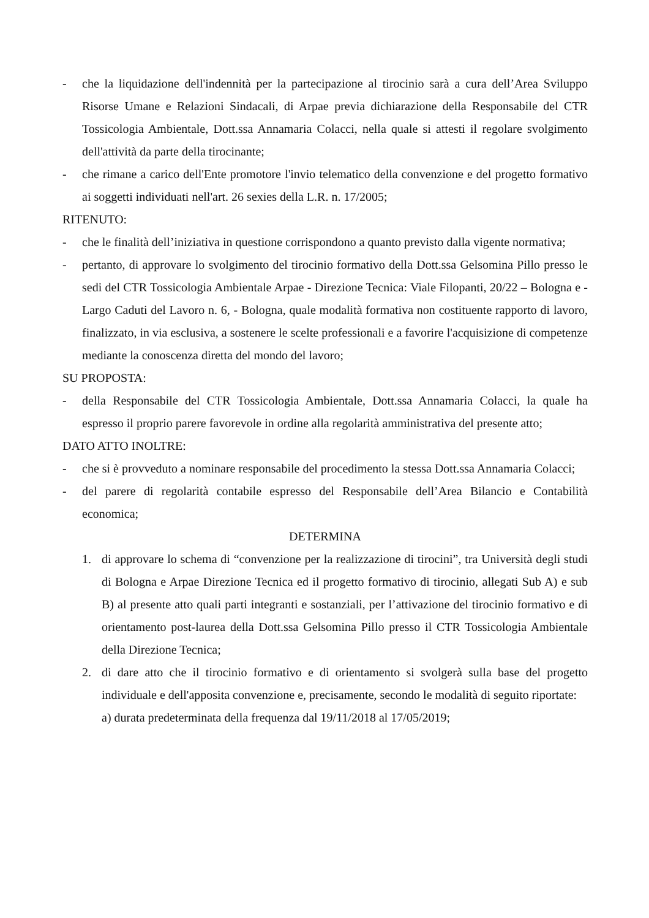- che la liquidazione dell'indennità per la partecipazione al tirocinio sarà a cura dell’Area Sviluppo Risorse Umane e Relazioni Sindacali, di Arpae previa dichiarazione della Responsabile del CTR Tossicologia Ambientale, Dott.ssa Annamaria Colacci, nella quale si attesti il regolare svolgimento dell'attività da parte della tirocinante;
- che rimane a carico dell'Ente promotore l'invio telematico della convenzione e del progetto formativo ai soggetti individuati nell'art. 26 sexies della L.R. n. 17/2005;
RITENUTO:
- che le finalità dell’iniziativa in questione corrispondono a quanto previsto dalla vigente normativa;
- pertanto, di approvare lo svolgimento del tirocinio formativo della Dott.ssa Gelsomina Pillo presso le sedi del CTR Tossicologia Ambientale Arpae - Direzione Tecnica: Viale Filopanti, 20/22 – Bologna e - Largo Caduti del Lavoro n. 6, - Bologna, quale modalità formativa non costituente rapporto di lavoro, finalizzato, in via esclusiva, a sostenere le scelte professionali e a favorire l'acquisizione di competenze mediante la conoscenza diretta del mondo del lavoro;
SU PROPOSTA:
- della Responsabile del CTR Tossicologia Ambientale, Dott.ssa Annamaria Colacci, la quale ha espresso il proprio parere favorevole in ordine alla regolarità amministrativa del presente atto;
DATO ATTO INOLTRE:
- che si è provveduto a nominare responsabile del procedimento la stessa Dott.ssa Annamaria Colacci;
- del parere di regolarità contabile espresso del Responsabile dell’Area Bilancio e Contabilità economica;
DETERMINA
1. di approvare lo schema di “convenzione per la realizzazione di tirocini”, tra Università degli studi di Bologna e Arpae Direzione Tecnica ed il progetto formativo di tirocinio, allegati Sub A) e sub B) al presente atto quali parti integranti e sostanziali, per l’attivazione del tirocinio formativo e di orientamento post-laurea della Dott.ssa Gelsomina Pillo presso il CTR Tossicologia Ambientale della Direzione Tecnica;
2. di dare atto che il tirocinio formativo e di orientamento si svolgerà sulla base del progetto individuale e dell'apposita convenzione e, precisamente, secondo le modalità di seguito riportate:
a) durata predeterminata della frequenza dal 19/11/2018 al 17/05/2019;